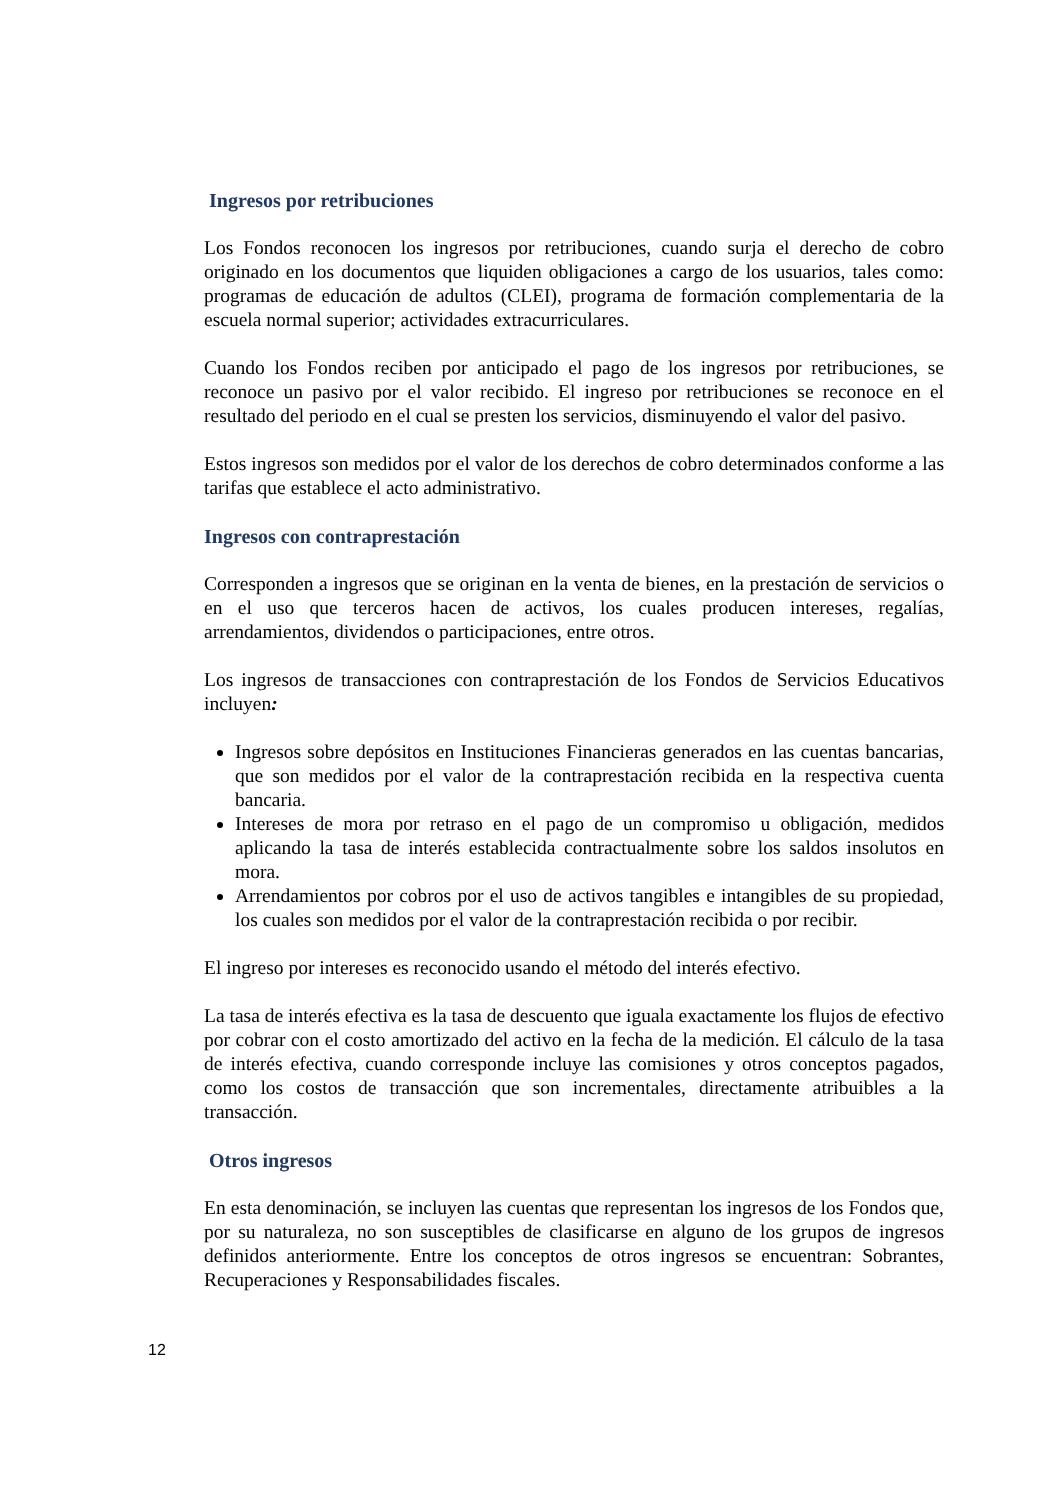Ingresos por retribuciones
Los Fondos reconocen los ingresos por retribuciones, cuando surja el derecho de cobro originado en los documentos que liquiden obligaciones a cargo de los usuarios, tales como: programas de educación de adultos (CLEI), programa de formación complementaria de la escuela normal superior; actividades extracurriculares.
Cuando los Fondos reciben por anticipado el pago de los ingresos por retribuciones, se reconoce un pasivo por el valor recibido. El ingreso por retribuciones se reconoce en el resultado del periodo en el cual se presten los servicios, disminuyendo el valor del pasivo.
Estos ingresos son medidos por el valor de los derechos de cobro determinados conforme a las tarifas que establece el acto administrativo.
Ingresos con contraprestación
Corresponden a ingresos que se originan en la venta de bienes, en la prestación de servicios o en el uso que terceros hacen de activos, los cuales producen intereses, regalías, arrendamientos, dividendos o participaciones, entre otros.
Los ingresos de transacciones con contraprestación de los Fondos de Servicios Educativos incluyen:
Ingresos sobre depósitos en Instituciones Financieras generados en las cuentas bancarias, que son medidos por el valor de la contraprestación recibida en la respectiva cuenta bancaria.
Intereses de mora por retraso en el pago de un compromiso u obligación, medidos aplicando la tasa de interés establecida contractualmente sobre los saldos insolutos en mora.
Arrendamientos por cobros por el uso de activos tangibles e intangibles de su propiedad, los cuales son medidos por el valor de la contraprestación recibida o por recibir.
El ingreso por intereses es reconocido usando el método del interés efectivo.
La tasa de interés efectiva es la tasa de descuento que iguala exactamente los flujos de efectivo por cobrar con el costo amortizado del activo en la fecha de la medición. El cálculo de la tasa de interés efectiva, cuando corresponde incluye las comisiones y otros conceptos pagados, como los costos de transacción que son incrementales, directamente atribuibles a la transacción.
Otros ingresos
En esta denominación, se incluyen las cuentas que representan los ingresos de los Fondos que, por su naturaleza, no son susceptibles de clasificarse en alguno de los grupos de ingresos definidos anteriormente. Entre los conceptos de otros ingresos se encuentran: Sobrantes, Recuperaciones y Responsabilidades fiscales.
12